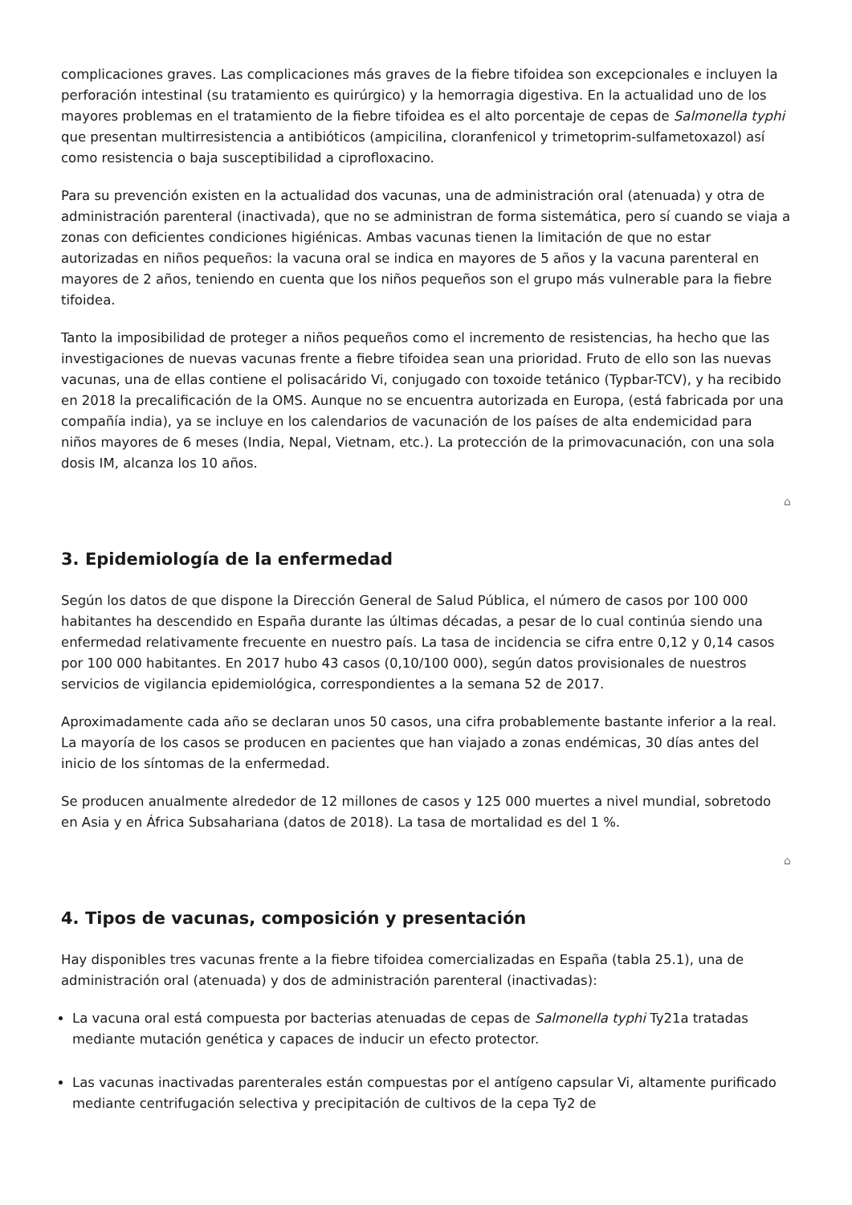complicaciones graves. Las complicaciones más graves de la fiebre tifoidea son excepcionales e incluyen la perforación intestinal (su tratamiento es quirúrgico) y la hemorragia digestiva. En la actualidad uno de los mayores problemas en el tratamiento de la fiebre tifoidea es el alto porcentaje de cepas de Salmonella typhi que presentan multirresistencia a antibióticos (ampicilina, cloranfenicol y trimetoprim-sulfametoxazol) así como resistencia o baja susceptibilidad a ciprofloxacino.
Para su prevención existen en la actualidad dos vacunas, una de administración oral (atenuada) y otra de administración parenteral (inactivada), que no se administran de forma sistemática, pero sí cuando se viaja a zonas con deficientes condiciones higiénicas. Ambas vacunas tienen la limitación de que no estar autorizadas en niños pequeños: la vacuna oral se indica en mayores de 5 años y la vacuna parenteral en mayores de 2 años, teniendo en cuenta que los niños pequeños son el grupo más vulnerable para la fiebre tifoidea.
Tanto la imposibilidad de proteger a niños pequeños como el incremento de resistencias, ha hecho que las investigaciones de nuevas vacunas frente a fiebre tifoidea sean una prioridad. Fruto de ello son las nuevas vacunas, una de ellas contiene el polisacárido Vi, conjugado con toxoide tetánico (Typbar-TCV), y ha recibido en 2018 la precalificación de la OMS. Aunque no se encuentra autorizada en Europa, (está fabricada por una compañía india), ya se incluye en los calendarios de vacunación de los países de alta endemicidad para niños mayores de 6 meses (India, Nepal, Vietnam, etc.). La protección de la primovacunación, con una sola dosis IM, alcanza los 10 años.
⌂
3. Epidemiología de la enfermedad
Según los datos de que dispone la Dirección General de Salud Pública, el número de casos por 100 000 habitantes ha descendido en España durante las últimas décadas, a pesar de lo cual continúa siendo una enfermedad relativamente frecuente en nuestro país. La tasa de incidencia se cifra entre 0,12 y 0,14 casos por 100 000 habitantes. En 2017 hubo 43 casos (0,10/100 000), según datos provisionales de nuestros servicios de vigilancia epidemiológica, correspondientes a la semana 52 de 2017.
Aproximadamente cada año se declaran unos 50 casos, una cifra probablemente bastante inferior a la real. La mayoría de los casos se producen en pacientes que han viajado a zonas endémicas, 30 días antes del inicio de los síntomas de la enfermedad.
Se producen anualmente alrededor de 12 millones de casos y 125 000 muertes a nivel mundial, sobretodo en Asia y en África Subsahariana (datos de 2018). La tasa de mortalidad es del 1 %.
⌂
4. Tipos de vacunas, composición y presentación
Hay disponibles tres vacunas frente a la fiebre tifoidea comercializadas en España (tabla 25.1), una de administración oral (atenuada) y dos de administración parenteral (inactivadas):
La vacuna oral está compuesta por bacterias atenuadas de cepas de Salmonella typhi Ty21a tratadas mediante mutación genética y capaces de inducir un efecto protector.
Las vacunas inactivadas parenterales están compuestas por el antígeno capsular Vi, altamente purificado mediante centrifugación selectiva y precipitación de cultivos de la cepa Ty2 de